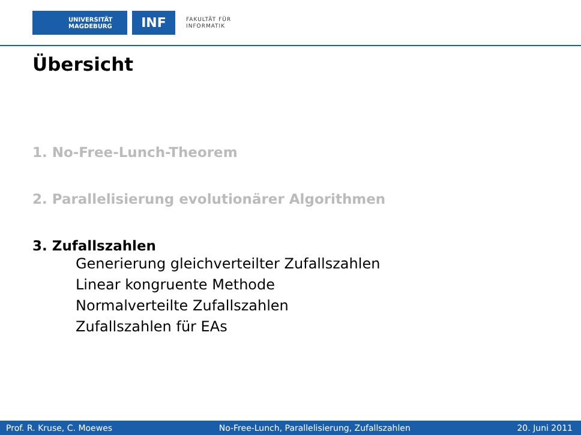UNIVERSITÄT
MAGDEBURG
INF
FAKULTÄT FÜR
INFORMATIK
Übersicht
1. No-Free-Lunch-Theorem
2. Parallelisierung evolutionärer Algorithmen
3. Zufallszahlen
Generierung gleichverteilter Zufallszahlen
Linear kongruente Methode
Normalverteilte Zufallszahlen
Zufallszahlen für EAs
Prof. R. Kruse, C. Moewes No-Free-Lunch, Parallelisierung, Zufallszahlen 20. Juni 2011